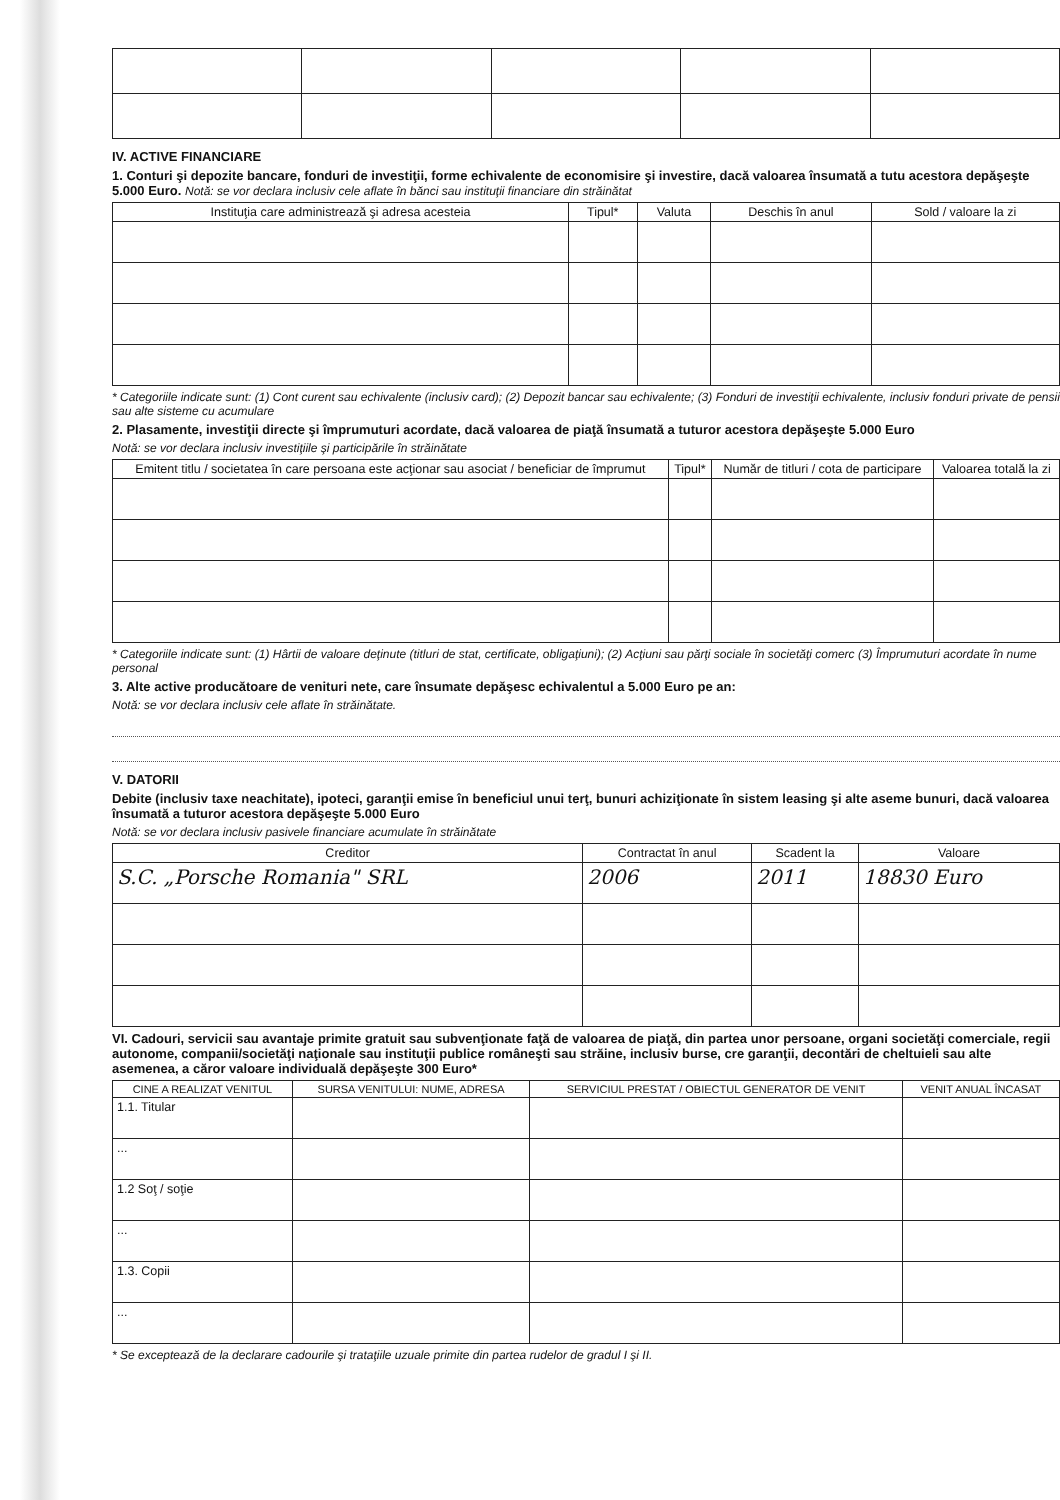IV. ACTIVE FINANCIARE
1. Conturi şi depozite bancare, fonduri de investiţii, forme echivalente de economisire şi investire, dacă valoarea însumată a tutu acestora depăşeşte 5.000 Euro. Notă: se vor declara inclusiv cele aflate în bănci sau instituţii financiare din străinătat
| Instituţia care administrează şi adresa acesteia | Tipul* | Valuta | Deschis în anul | Sold / valoare la zi |
| --- | --- | --- | --- | --- |
* Categoriile indicate sunt: (1) Cont curent sau echivalente (inclusiv card); (2) Depozit bancar sau echivalente; (3) Fonduri de investiţii echivalente, inclusiv fonduri private de pensii sau alte sisteme cu acumulare
2. Plasamente, investiţii directe şi împrumuturi acordate, dacă valoarea de piaţă însumată a tuturor acestora depăşeşte 5.000 Euro
Notă: se vor declara inclusiv investiţiile şi participările în străinătate
| Emitent titlu / societatea în care persoana este acţionar sau asociat / beneficiar de împrumut | Tipul* | Număr de titluri / cota de participare | Valoarea totală la zi |
| --- | --- | --- | --- |
* Categoriile indicate sunt: (1) Hârtii de valoare deţinute (titluri de stat, certificate, obligaţiuni); (2) Acţiuni sau părţi sociale în societăţi comerc (3) Împrumuturi acordate în nume personal
3. Alte active producătoare de venituri nete, care însumate depăşesc echivalentul a 5.000 Euro pe an:
Notă: se vor declara inclusiv cele aflate în străinătate.
V. DATORII
Debite (inclusiv taxe neachitate), ipoteci, garanţii emise în beneficiul unui terţ, bunuri achiziţionate în sistem leasing şi alte aseme bunuri, dacă valoarea însumată a tuturor acestora depăşeşte 5.000 Euro
Notă: se vor declara inclusiv pasivele financiare acumulate în străinătate
| Creditor | Contractat în anul | Scadent la | Valoare |
| --- | --- | --- | --- |
| S.C. „Porsche Romania" SRL | 2006 | 2011 | 18830 Euro |
VI. Cadouri, servicii sau avantaje primite gratuit sau subvenţionate faţă de valoarea de piaţă, din partea unor persoane, organi societăţi comerciale, regii autonome, companii/societăţi naţionale sau instituţii publice româneşti sau străine, inclusiv burse, cre garanţii, decontări de cheltuieli sau alte asemenea, a căror valoare individuală depăşeşte 300 Euro*
| CINE A REALIZAT VENITUL | SURSA VENITULUI: NUME, ADRESA | SERVICIUL PRESTAT / OBIECTUL GENERATOR DE VENIT | VENIT ANUAL ÎNCASAT |
| --- | --- | --- | --- |
| 1.1. Titular | | | |
| ... | | | |
| 1.2 Soţ / soţie | | | |
| ... | | | |
| 1.3. Copii | | | |
| ... | | | |
* Se exceptează de la declarare cadourile şi trataţiile uzuale primite din partea rudelor de gradul I şi II.